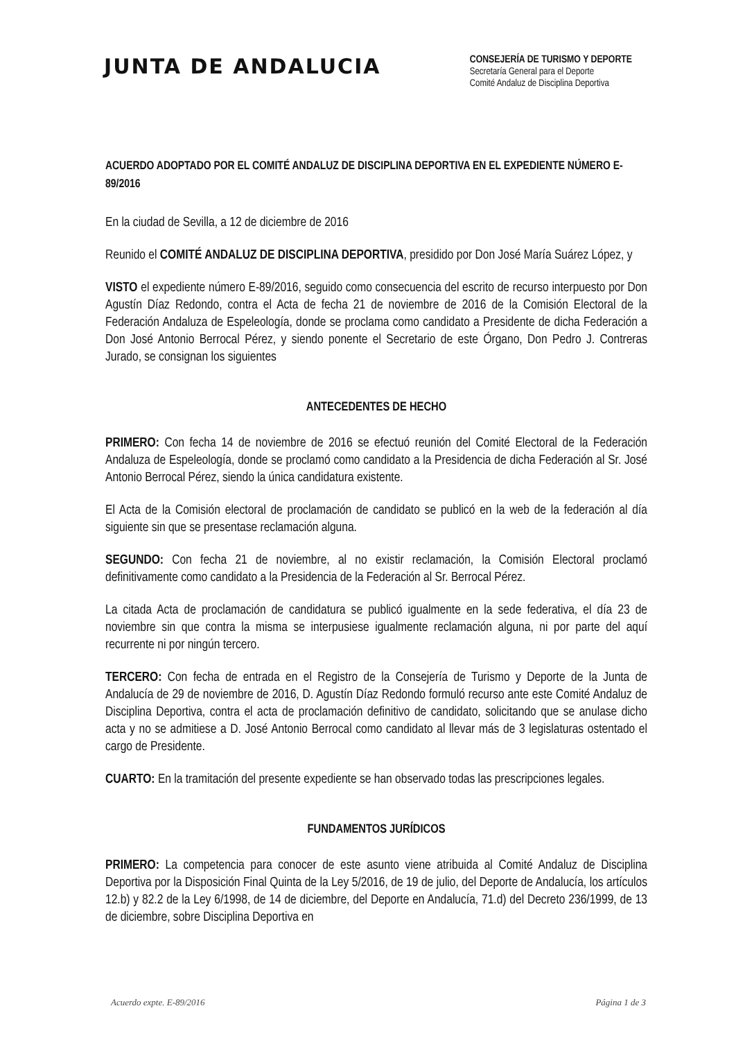JUNTA DE ANDALUCIA
CONSEJERÍA DE TURISMO Y DEPORTE
Secretaría General para el Deporte
Comité Andaluz de Disciplina Deportiva
ACUERDO ADOPTADO POR EL COMITÉ ANDALUZ DE DISCIPLINA DEPORTIVA EN EL EXPEDIENTE NÚMERO E-89/2016
En la ciudad de Sevilla, a 12 de diciembre de 2016
Reunido el COMITÉ ANDALUZ DE DISCIPLINA DEPORTIVA, presidido por Don José María Suárez López, y
VISTO el expediente número E-89/2016, seguido como consecuencia del escrito de recurso interpuesto por Don Agustín Díaz Redondo, contra el Acta de fecha 21 de noviembre de 2016 de la Comisión Electoral de la Federación Andaluza de Espeleología, donde se proclama como candidato a Presidente de dicha Federación a Don José Antonio Berrocal Pérez, y siendo ponente el Secretario de este Órgano, Don Pedro J. Contreras Jurado, se consignan los siguientes
ANTECEDENTES DE HECHO
PRIMERO: Con fecha 14 de noviembre de 2016 se efectuó reunión del Comité Electoral de la Federación Andaluza de Espeleología, donde se proclamó como candidato a la Presidencia de dicha Federación al Sr. José Antonio Berrocal Pérez, siendo la única candidatura existente.
El Acta de la Comisión electoral de proclamación de candidato se publicó en la web de la federación al día siguiente sin que se presentase reclamación alguna.
SEGUNDO: Con fecha 21 de noviembre, al no existir reclamación, la Comisión Electoral proclamó definitivamente como candidato a la Presidencia de la Federación al Sr. Berrocal Pérez.
La citada Acta de proclamación de candidatura se publicó igualmente en la sede federativa, el día 23 de noviembre sin que contra la misma se interpusiese igualmente reclamación alguna, ni por parte del aquí recurrente ni por ningún tercero.
TERCERO: Con fecha de entrada en el Registro de la Consejería de Turismo y Deporte de la Junta de Andalucía de 29 de noviembre de 2016, D. Agustín Díaz Redondo formuló recurso ante este Comité Andaluz de Disciplina Deportiva, contra el acta de proclamación definitivo de candidato, solicitando que se anulase dicho acta y no se admitiese a D. José Antonio Berrocal como candidato al llevar más de 3 legislaturas ostentado el cargo de Presidente.
CUARTO: En la tramitación del presente expediente se han observado todas las prescripciones legales.
FUNDAMENTOS JURÍDICOS
PRIMERO: La competencia para conocer de este asunto viene atribuida al Comité Andaluz de Disciplina Deportiva por la Disposición Final Quinta de la Ley 5/2016, de 19 de julio, del Deporte de Andalucía, los artículos 12.b) y 82.2 de la Ley 6/1998, de 14 de diciembre, del Deporte en Andalucía, 71.d) del Decreto 236/1999, de 13 de diciembre, sobre Disciplina Deportiva en
Acuerdo expte. E-89/2016 Página 1 de 3